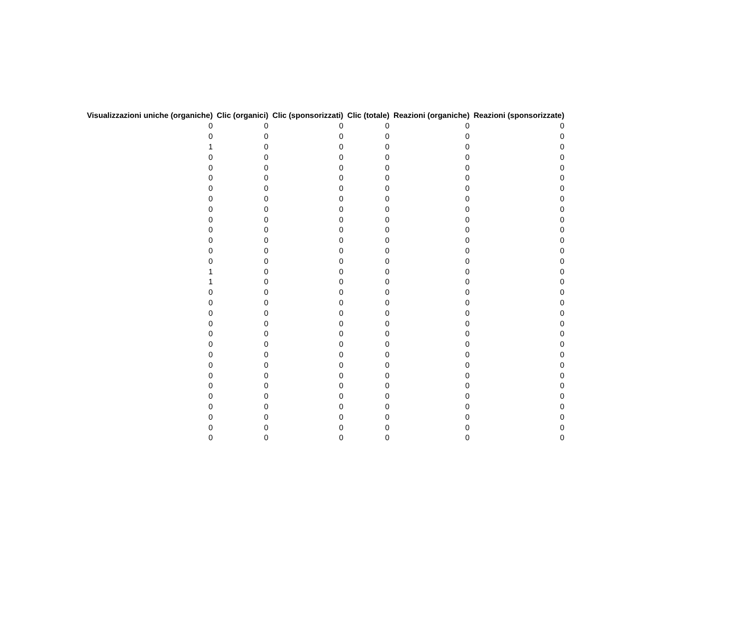| Visualizzazioni uniche (organiche) | Clic (organici) | Clic (sponsorizzati) | Clic (totale) | Reazioni (organiche) | Reazioni (sponsorizzate) |
| --- | --- | --- | --- | --- | --- |
| 0 | 0 | 0 | 0 | 0 | 0 |
| 0 | 0 | 0 | 0 | 0 | 0 |
| 1 | 0 | 0 | 0 | 0 | 0 |
| 0 | 0 | 0 | 0 | 0 | 0 |
| 0 | 0 | 0 | 0 | 0 | 0 |
| 0 | 0 | 0 | 0 | 0 | 0 |
| 0 | 0 | 0 | 0 | 0 | 0 |
| 0 | 0 | 0 | 0 | 0 | 0 |
| 0 | 0 | 0 | 0 | 0 | 0 |
| 0 | 0 | 0 | 0 | 0 | 0 |
| 0 | 0 | 0 | 0 | 0 | 0 |
| 0 | 0 | 0 | 0 | 0 | 0 |
| 0 | 0 | 0 | 0 | 0 | 0 |
| 0 | 0 | 0 | 0 | 0 | 0 |
| 1 | 0 | 0 | 0 | 0 | 0 |
| 1 | 0 | 0 | 0 | 0 | 0 |
| 0 | 0 | 0 | 0 | 0 | 0 |
| 0 | 0 | 0 | 0 | 0 | 0 |
| 0 | 0 | 0 | 0 | 0 | 0 |
| 0 | 0 | 0 | 0 | 0 | 0 |
| 0 | 0 | 0 | 0 | 0 | 0 |
| 0 | 0 | 0 | 0 | 0 | 0 |
| 0 | 0 | 0 | 0 | 0 | 0 |
| 0 | 0 | 0 | 0 | 0 | 0 |
| 0 | 0 | 0 | 0 | 0 | 0 |
| 0 | 0 | 0 | 0 | 0 | 0 |
| 0 | 0 | 0 | 0 | 0 | 0 |
| 0 | 0 | 0 | 0 | 0 | 0 |
| 0 | 0 | 0 | 0 | 0 | 0 |
| 0 | 0 | 0 | 0 | 0 | 0 |
| 0 | 0 | 0 | 0 | 0 | 0 |